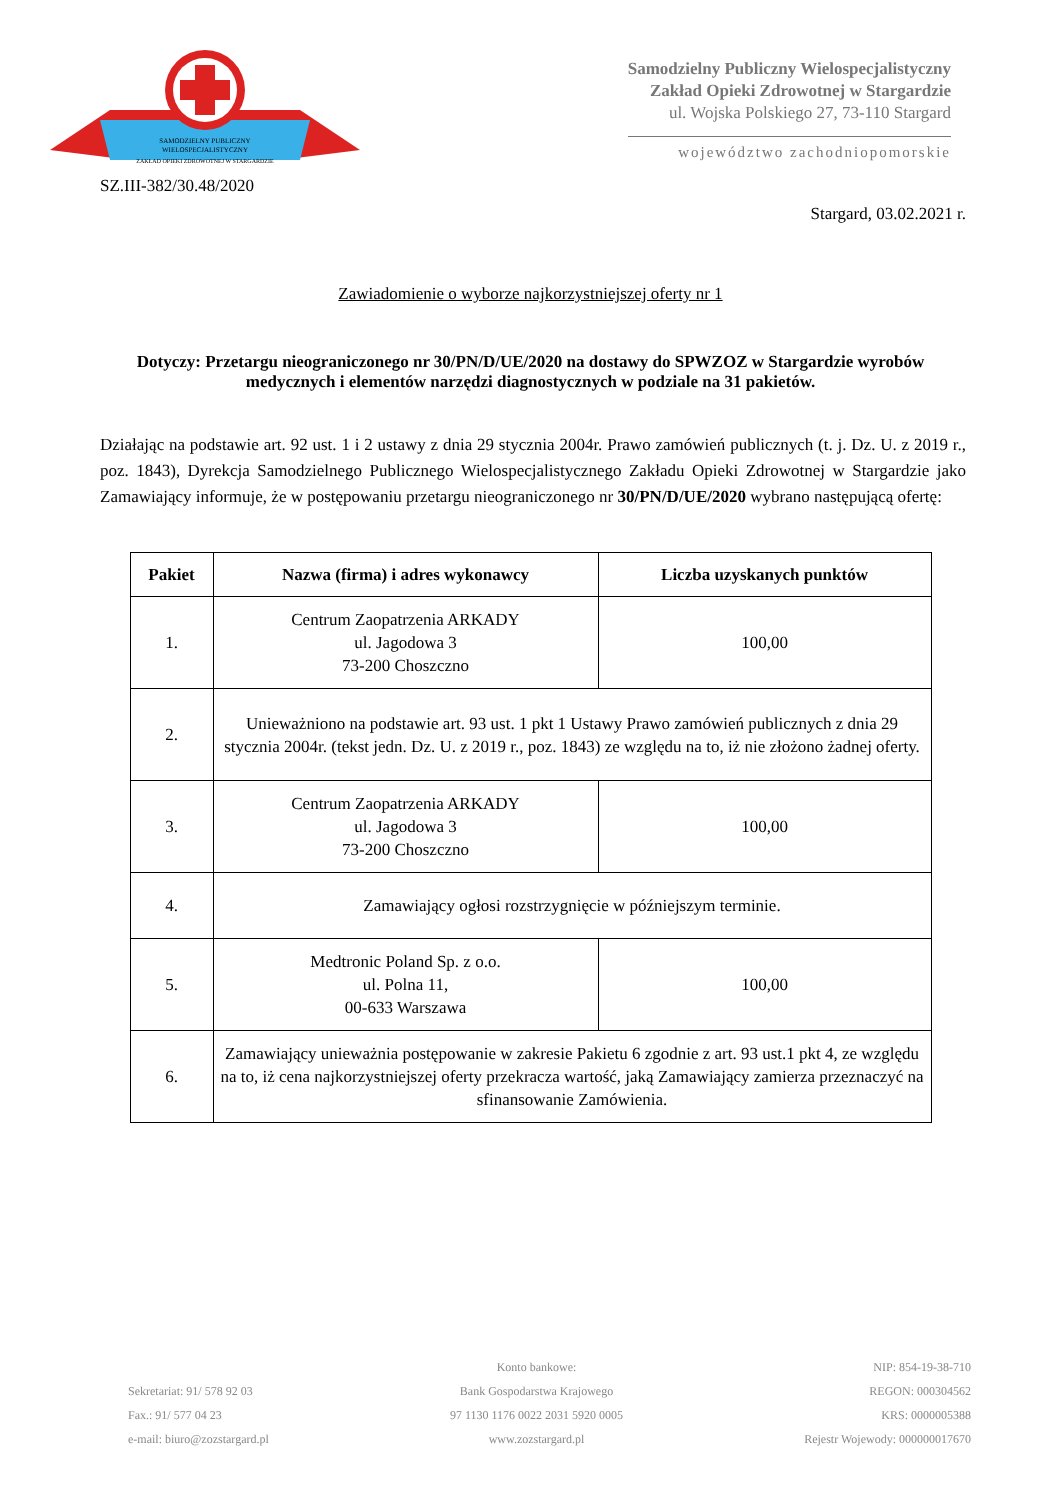SAMODZIELNY PUBLICZNY
WIELOSPECJALISTYCZNY
ZAKŁAD OPIEKI ZDROWOTNEJ W STARGARDZIE
Samodzielny Publiczny Wielospecjalistyczny
Zakład Opieki Zdrowotnej w Stargardzie
ul. Wojska Polskiego 27, 73-110 Stargard
województwo zachodniopomorskie
SZ.III-382/30.48/2020
Stargard, 03.02.2021 r.
Zawiadomienie o wyborze najkorzystniejszej oferty nr 1
Dotyczy: Przetargu nieograniczonego nr 30/PN/D/UE/2020 na dostawy do SPWZOZ w Stargardzie wyrobów medycznych i elementów narzędzi diagnostycznych w podziale na 31 pakietów.
Działając na podstawie art. 92 ust. 1 i 2 ustawy z dnia 29 stycznia 2004r. Prawo zamówień publicznych (t. j. Dz. U. z 2019 r., poz. 1843), Dyrekcja Samodzielnego Publicznego Wielospecjalistycznego Zakładu Opieki Zdrowotnej w Stargardzie jako Zamawiający informuje, że w postępowaniu przetargu nieograniczonego nr 30/PN/D/UE/2020 wybrano następującą ofertę:
| Pakiet | Nazwa (firma) i adres wykonawcy | Liczba uzyskanych punktów |
| --- | --- | --- |
| 1. | Centrum Zaopatrzenia ARKADY ul. Jagodowa 3 73-200 Choszczno | 100,00 |
| 2. | Unieważniono na podstawie art. 93 ust. 1 pkt 1 Ustawy Prawo zamówień publicznych z dnia 29 stycznia 2004r. (tekst jedn. Dz. U. z 2019 r., poz. 1843) ze względu na to, iż nie złożono żadnej oferty. | |
| 3. | Centrum Zaopatrzenia ARKADY ul. Jagodowa 3 73-200 Choszczno | 100,00 |
| 4. | Zamawiający ogłosi rozstrzygnięcie w późniejszym terminie. | |
| 5. | Medtronic Poland Sp. z o.o. ul. Polna 11, 00-633 Warszawa | 100,00 |
| 6. | Zamawiający unieważnia postępowanie w zakresie Pakietu 6 zgodnie z art. 93 ust.1 pkt 4, ze względu na to, iż cena najkorzystniejszej oferty przekracza wartość, jaką Zamawiający zamierza przeznaczyć na sfinansowanie Zamówienia. | |
Sekretariat: 91/ 578 92 03
Fax.: 91/ 577 04 23
e-mail: biuro@zozstargard.pl
Konto bankowe:
Bank Gospodarstwa Krajowego
97 1130 1176 0022 2031 5920 0005
www.zozstargard.pl
NIP: 854-19-38-710
REGON: 000304562
KRS: 0000005388
Rejestr Wojewody: 000000017670